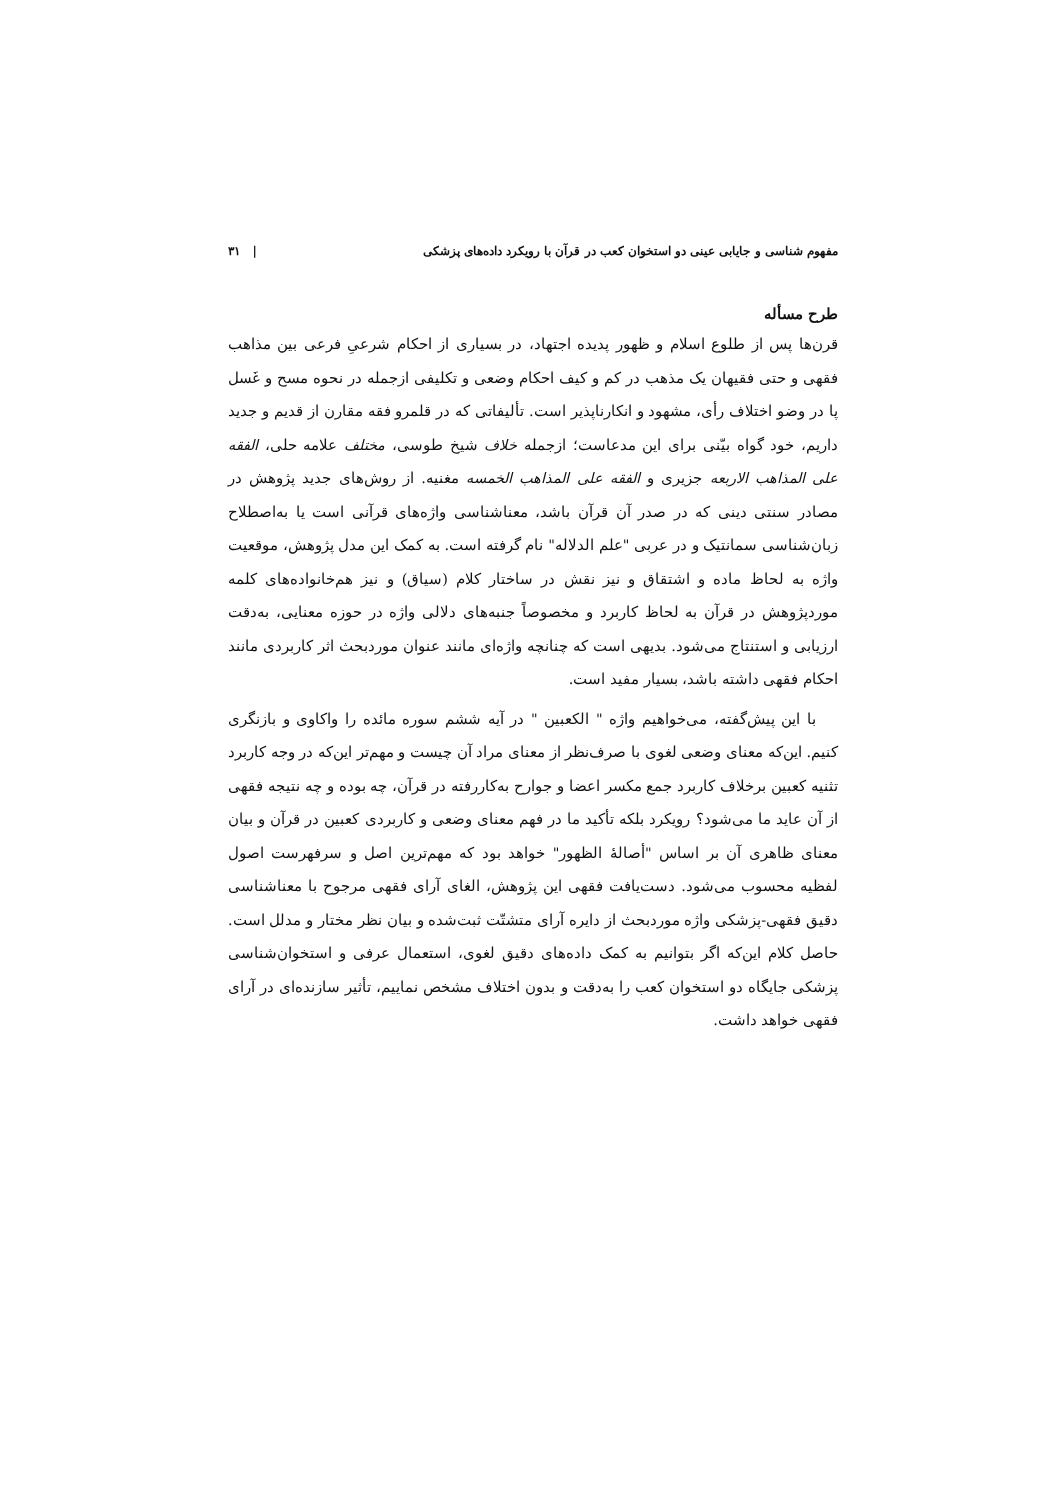مفهوم شناسی و جایابی عینی دو استخوان کعب در قرآن با رویکرد داده‌های پزشکی | ۳۱
طرح مسأله
قرن‌ها پس از طلوع اسلام و ظهور پدیده اجتهاد، در بسیاری از احکام شرعیِ فرعی بین مذاهب فقهی و حتی فقیهان یک مذهب در کم و کیف احکام وضعی و تکلیفی ازجمله در نحوه مسح و غَسل پا در وضو اختلاف رأی، مشهود و انکارناپذیر است. تألیفاتی که در قلمرو فقه مقارن از قدیم و جدید داریم، خود گواه بیّنی برای این مدعاست؛ ازجمله خلاف شیخ طوسی، مختلف علامه حلی، الفقه علی المذاهب الاربعه جزیری و الفقه علی المذاهب الخمسه مغنیه. از روش‌های جدید پژوهش در مصادر سنتی دینی که در صدر آن قرآن باشد، معناشناسی واژه‌های قرآنی است یا به‌اصطلاح زبان‌شناسی سمانتیک و در عربی "علم الدلاله" نام گرفته است. به کمک این مدل پژوهش، موقعیت واژه به لحاظ ماده و اشتقاق و نیز نقش در ساختار کلام (سیاق) و نیز هم‌خانواده‌های کلمه موردپژوهش در قرآن به لحاظ کاربرد و مخصوصاً جنبه‌های دلالی واژه در حوزه معنایی، به‌دقت ارزیابی و استنتاج می‌شود. بدیهی است که چنانچه واژه‌ای مانند عنوان موردبحث اثر کاربردی مانند احکام فقهی داشته باشد، بسیار مفید است.
با این پیش‌گفته، می‌خواهیم واژه " الکعبین " در آیه ششم سوره مائده را واکاوی و بازنگری کنیم. این‌که معنای وضعی لغوی با صرف‌نظر از معنای مراد آن چیست و مهم‌تر این‌که در وجه کاربرد تثنیه کعبین برخلاف کاربرد جمع مکسر اعضا و جوارح به‌کاررفته در قرآن، چه بوده و چه نتیجه فقهی از آن عاید ما می‌شود؟ رویکرد بلکه تأکید ما در فهم معنای وضعی و کاربردی کعبین در قرآن و بیان معنای ظاهری آن بر اساس "أصالهٔ الظهور" خواهد بود که مهم‌ترین اصل و سرفهرست اصول لفظیه محسوب می‌شود. دست‌یافت فقهی این پژوهش، الغای آرای فقهی مرجوح با معناشناسی دقیق فقهی-پزشکی واژه موردبحث از دایره آرای متشتّت ثبت‌شده و بیان نظر مختار و مدلل است. حاصل کلام این‌که اگر بتوانیم به کمک داده‌های دقیق لغوی، استعمال عرفی و استخوان‌شناسی پزشکی جایگاه دو استخوان کعب را به‌دقت و بدون اختلاف مشخص نماییم، تأثیر سازنده‌ای در آرای فقهی خواهد داشت.